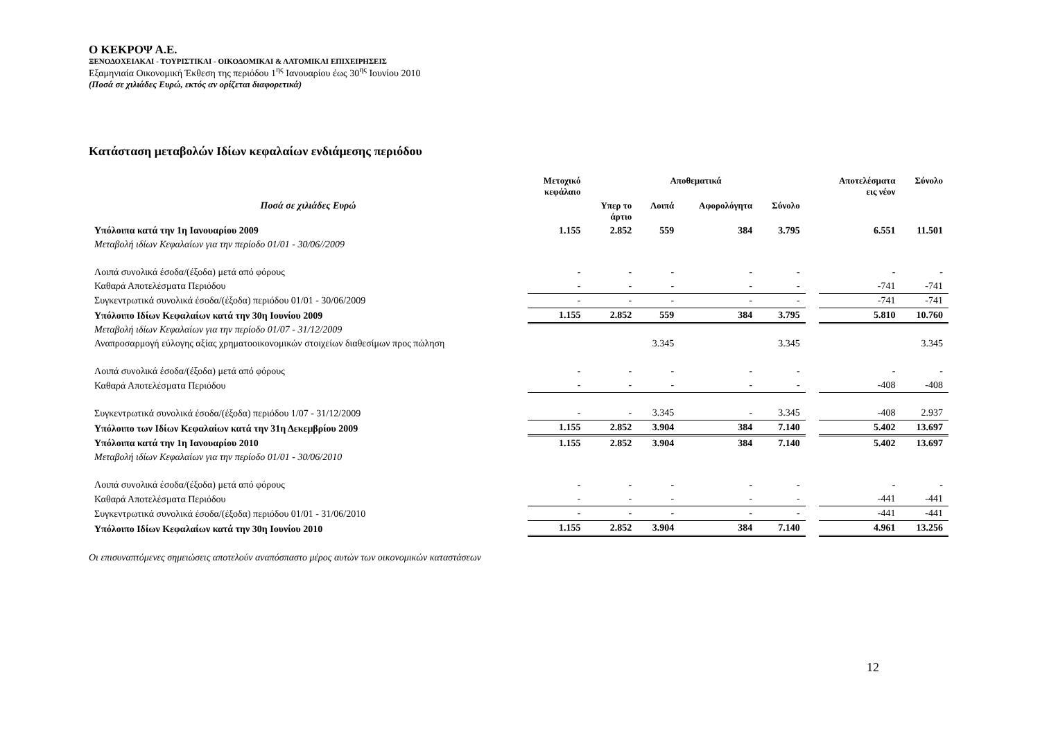Ο ΚΕΚΡΟΨ Α.Ε.
ΞΕΝΟΔΟΧΕΙΑΚΑΙ - ΤΟΥΡΙΣΤΙΚΑΙ - ΟΙΚΟΔΟΜΙΚΑΙ & ΛΑΤΟΜΙΚΑΙ ΕΠΙΧΕΙΡΗΣΕΙΣ
Εξαμηνιαία Οικονομική Έκθεση της περιόδου 1<sup>ης</sup> Ιανουαρίου έως 30<sup>ης</sup> Ιουνίου 2010
(Ποσά σε χιλιάδες Ευρώ, εκτός αν ορίζεται διαφορετικά)
Κατάσταση μεταβολών Ιδίων κεφαλαίων ενδιάμεσης περιόδου
| | Μετοχικό κεφάλαιο | Αποθεματικά | | | | | Αποτελέσματα εις νέον | Σύνολο |
| --- | --- | --- | --- | --- | --- | --- | --- | --- |
| Ποσά σε χιλιάδες Ευρώ | | Υπερ το άρτιο | Λοιπά | Αφορολόγητα | Σύνολο | | | |
| Υπόλοιπα κατά την 1η Ιανουαρίου 2009 | 1.155 | 2.852 | 559 | 384 | 3.795 | | 6.551 | 11.501 |
| Μεταβολή ιδίων Κεφαλαίων για την περίοδο 01/01 - 30/06//2009 | | | | | | | | |
| Λοιπά συνολικά έσοδα/(έξοδα) μετά από φόρους | - | - | - | - | - | | - | - |
| Καθαρά Αποτελέσματα Περιόδου | - | - | - | - | - | | -741 | -741 |
| Συγκεντρωτικά συνολικά έσοδα/(έξοδα) περιόδου 01/01 - 30/06/2009 | - | - | - | - | - | | -741 | -741 |
| Υπόλοιπο Ιδίων Κεφαλαίων κατά την 30η Ιουνίου 2009 | 1.155 | 2.852 | 559 | 384 | 3.795 | | 5.810 | 10.760 |
| Μεταβολή ιδίων Κεφαλαίων για την περίοδο 01/07 - 31/12/2009 | | | | | | | | |
| Αναπροσαρμογή εύλογης αξίας χρηματοοικονομικών στοιχείων διαθεσίμων προς πώληση | | | 3.345 | | 3.345 | | | 3.345 |
| Λοιπά συνολικά έσοδα/(έξοδα) μετά από φόρους | - | - | - | - | - | | - | - |
| Καθαρά Αποτελέσματα Περιόδου | - | - | - | - | - | | -408 | -408 |
| Συγκεντρωτικά συνολικά έσοδα/(έξοδα) περιόδου 1/07 - 31/12/2009 | - | - | 3.345 | - | 3.345 | | -408 | 2.937 |
| Υπόλοιπο των Ιδίων Κεφαλαίων κατά την 31η Δεκεμβρίου 2009 | 1.155 | 2.852 | 3.904 | 384 | 7.140 | | 5.402 | 13.697 |
| Υπόλοιπα κατά την 1η Ιανουαρίου 2010 | 1.155 | 2.852 | 3.904 | 384 | 7.140 | | 5.402 | 13.697 |
| Μεταβολή ιδίων Κεφαλαίων για την περίοδο 01/01 - 30/06/2010 | | | | | | | | |
| Λοιπά συνολικά έσοδα/(έξοδα) μετά από φόρους | - | - | - | - | - | | - | - |
| Καθαρά Αποτελέσματα Περιόδου | - | - | - | - | - | | -441 | -441 |
| Συγκεντρωτικά συνολικά έσοδα/(έξοδα) περιόδου 01/01 - 31/06/2010 | - | - | - | - | - | | -441 | -441 |
| Υπόλοιπο Ιδίων Κεφαλαίων κατά την 30η Ιουνίου 2010 | 1.155 | 2.852 | 3.904 | 384 | 7.140 | | 4.961 | 13.256 |
Οι επισυναπτόμενες σημειώσεις αποτελούν αναπόσπαστο μέρος αυτών των οικονομικών καταστάσεων
12